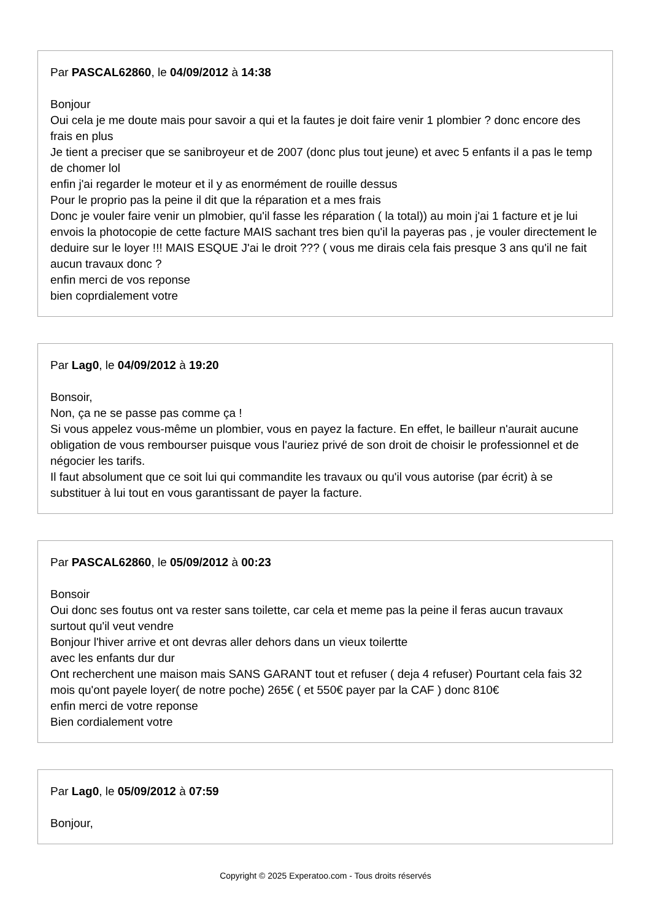Par PASCAL62860, le 04/09/2012 à 14:38
Bonjour
Oui cela je me doute mais pour savoir a qui et la fautes je doit faire venir 1 plombier ? donc encore des frais en plus
Je tient a preciser que se sanibroyeur et de 2007 (donc plus tout jeune) et avec 5 enfants il a pas le temp de chomer lol
enfin j'ai regarder le moteur et il y as enormément de rouille dessus
Pour le proprio pas la peine il dit que la réparation et a mes frais
Donc je vouler faire venir un plmobier, qu'il fasse les réparation ( la total)) au moin j'ai 1 facture et je lui envois la photocopie de cette facture MAIS sachant tres bien qu'il la payeras pas , je vouler directement le deduire sur le loyer !!! MAIS ESQUE J'ai le droit ??? ( vous me dirais cela fais presque 3 ans qu'il ne fait aucun travaux donc ?
enfin merci de vos reponse
bien coprdialement votre
Par Lag0, le 04/09/2012 à 19:20
Bonsoir,
Non, ça ne se passe pas comme ça !
Si vous appelez vous-même un plombier, vous en payez la facture. En effet, le bailleur n'aurait aucune obligation de vous rembourser puisque vous l'auriez privé de son droit de choisir le professionnel et de négocier les tarifs.
Il faut absolument que ce soit lui qui commandite les travaux ou qu'il vous autorise (par écrit) à se substituer à lui tout en vous garantissant de payer la facture.
Par PASCAL62860, le 05/09/2012 à 00:23
Bonsoir
Oui donc ses foutus ont va rester sans toilette, car cela et meme pas la peine il feras aucun travaux surtout qu'il veut vendre
Bonjour l'hiver arrive et ont devras aller dehors dans un vieux toilertte
avec les enfants dur dur
Ont recherchent une maison mais SANS GARANT tout et refuser ( deja 4 refuser) Pourtant cela fais 32 mois qu'ont payele loyer( de notre poche) 265€ ( et 550€ payer par la CAF ) donc 810€
enfin merci de votre reponse
Bien cordialement votre
Par Lag0, le 05/09/2012 à 07:59
Bonjour,
Copyright © 2025 Experatoo.com - Tous droits réservés